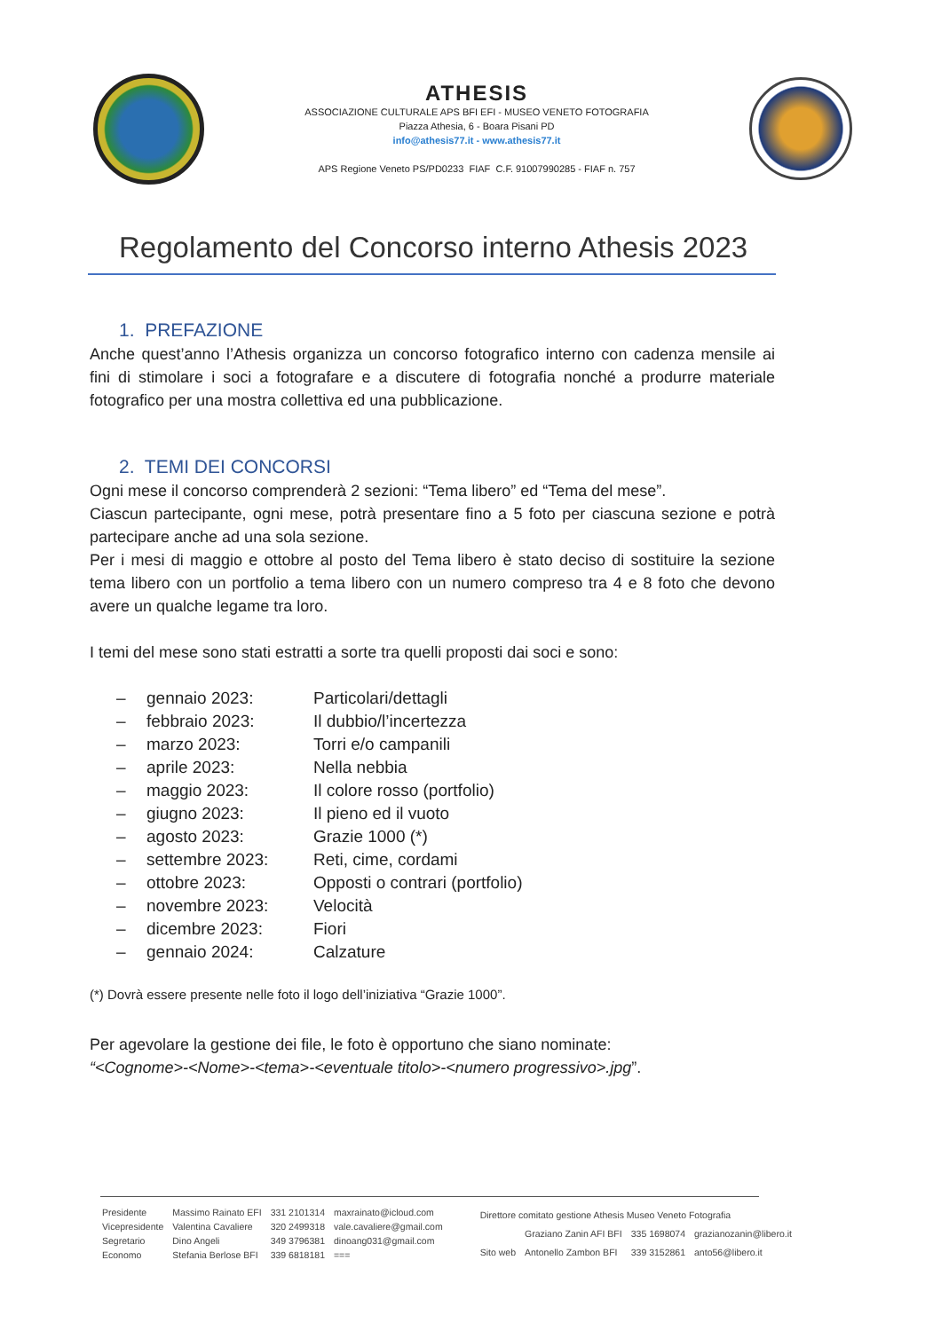ATHESIS
ASSOCIAZIONE CULTURALE APS BFI EFI - MUSEO VENETO FOTOGRAFIA
Piazza Athesia, 6 - Boara Pisani PD
info@athesis77.it - www.athesis77.it
APS Regione Veneto PS/PD0233 FIAF C.F. 91007990285 - FIAF n. 757
Regolamento del Concorso interno Athesis 2023
1. PREFAZIONE
Anche quest’anno l’Athesis organizza un concorso fotografico interno con cadenza mensile ai fini di stimolare i soci a fotografare e a discutere di fotografia nonché a produrre materiale fotografico per una mostra collettiva ed una pubblicazione.
2. TEMI DEI CONCORSI
Ogni mese il concorso comprenderà 2 sezioni: “Tema libero” ed “Tema del mese”.
Ciascun partecipante, ogni mese, potrà presentare fino a 5 foto per ciascuna sezione e potrà partecipare anche ad una sola sezione.
Per i mesi di maggio e ottobre al posto del Tema libero è stato deciso di sostituire la sezione tema libero con un portfolio a tema libero con un numero compreso tra 4 e 8 foto che devono avere un qualche legame tra loro.
I temi del mese sono stati estratti a sorte tra quelli proposti dai soci e sono:
| – | gennaio 2023: | Particolari/dettagli |
| – | febbraio 2023: | Il dubbio/l’incertezza |
| – | marzo 2023: | Torri e/o campanili |
| – | aprile 2023: | Nella nebbia |
| – | maggio 2023: | Il colore rosso (portfolio) |
| – | giugno 2023: | Il pieno ed il vuoto |
| – | agosto 2023: | Grazie 1000 (*) |
| – | settembre 2023: | Reti, cime, cordami |
| – | ottobre 2023: | Opposti o contrari (portfolio) |
| – | novembre 2023: | Velocità |
| – | dicembre 2023: | Fiori |
| – | gennaio 2024: | Calzature |
(*) Dovrà essere presente nelle foto il logo dell’iniziativa “Grazie 1000”.
Per agevolare la gestione dei file, le foto è opportuno che siano nominate:
“<Cognome>-<Nome>-<tema>-<eventuale titolo>-<numero progressivo>.jpg”.
| Presidente | Massimo Rainato EFI | 331 2101314 | maxrainato@icloud.com |
| Vicepresidente | Valentina Cavaliere | 320 2499318 | vale.cavaliere@gmail.com |
| Segretario | Dino Angeli | 349 3796381 | dinoang031@gmail.com |
| Economo | Stefania Berlose BFI | 339 6818181 | === |
| Direttore comitato gestione Athesis Museo Veneto Fotografia | | | |
| | Graziano Zanin AFI BFI | 335 1698074 | grazianozanin@libero.it |
| Sito web | Antonello Zambon BFI | 339 3152861 | anto56@libero.it |